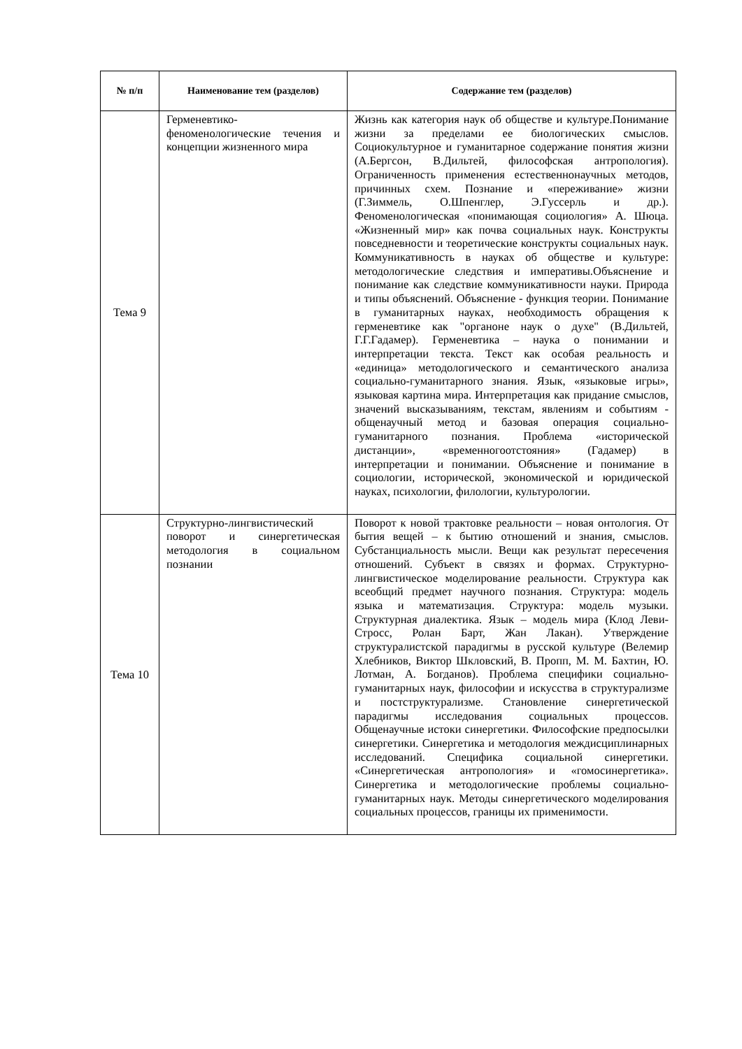| № п/п | Наименование тем (разделов) | Содержание тем (разделов) |
| --- | --- | --- |
| Тема 9 | Герменевтико-феноменологические течения и концепции жизненного мира | Жизнь как категория наук об обществе и культуре.Понимание жизни за пределами ее биологических смыслов. Социокультурное и гуманитарное содержание понятия жизни (А.Бергсон, В.Дильтей, философская антропология). Ограниченность применения естественнонаучных методов, причинных схем. Познание и «переживание» жизни (Г.Зиммель, О.Шпенглер, Э.Гуссерль и др.). Феноменологическая «понимающая социология» А. Шюца. «Жизненный мир» как почва социальных наук. Конструкты повседневности и теоретические конструкты социальных наук. Коммуникативность в науках об обществе и культуре: методологические следствия и императивы.Объяснение и понимание как следствие коммуникативности науки. Природа и типы объяснений. Объяснение - функция теории. Понимание в гуманитарных науках, необходимость обращения к герменевтике как "органоне наук о духе" (В.Дильтей, Г.Г.Гадамер). Герменевтика – наука о понимании и интерпретации текста. Текст как особая реальность и «единица» методологического и семантического анализа социально-гуманитарного знания. Язык, «языковые игры», языковая картина мира. Интерпретация как придание смыслов, значений высказываниям, текстам, явлениям и событиям - общенаучный метод и базовая операция социально-гуманитарного познания. Проблема «исторической дистанции», «временногоотстояния» (Гадамер) в интерпретации и понимании. Объяснение и понимание в социологии, исторической, экономической и юридической науках, психологии, филологии, культурологии. |
| Тема 10 | Структурно-лингвистический поворот и синергетическая методология в социальном познании | Поворот к новой трактовке реальности – новая онтология. От бытия вещей – к бытию отношений и знания, смыслов. Субстанциальность мысли. Вещи как результат пересечения отношений. Субъект в связях и формах. Структурно-лингвистическое моделирование реальности. Структура как всеобщий предмет научного познания. Структура: модель языка и математизация. Структура: модель музыки. Структурная диалектика. Язык – модель мира (Клод Леви-Стросс, Ролан Барт, Жан Лакан). Утверждение структуралистской парадигмы в русской культуре (Велемир Хлебников, Виктор Шкловский, В. Пропп, М. М. Бахтин, Ю. Лотман, А. Богданов). Проблема специфики социально-гуманитарных наук, философии и искусства в структурализме и постструктурализме. Становление синергетической парадигмы исследования социальных процессов. Общенаучные истоки синергетики. Философские предпосылки синергетики. Синергетика и методология междисциплинарных исследований. Специфика социальной синергетики. «Синергетическая антропология» и «гомосинергетика». Синергетика и методологические проблемы социально-гуманитарных наук. Методы синергетического моделирования социальных процессов, границы их применимости. |